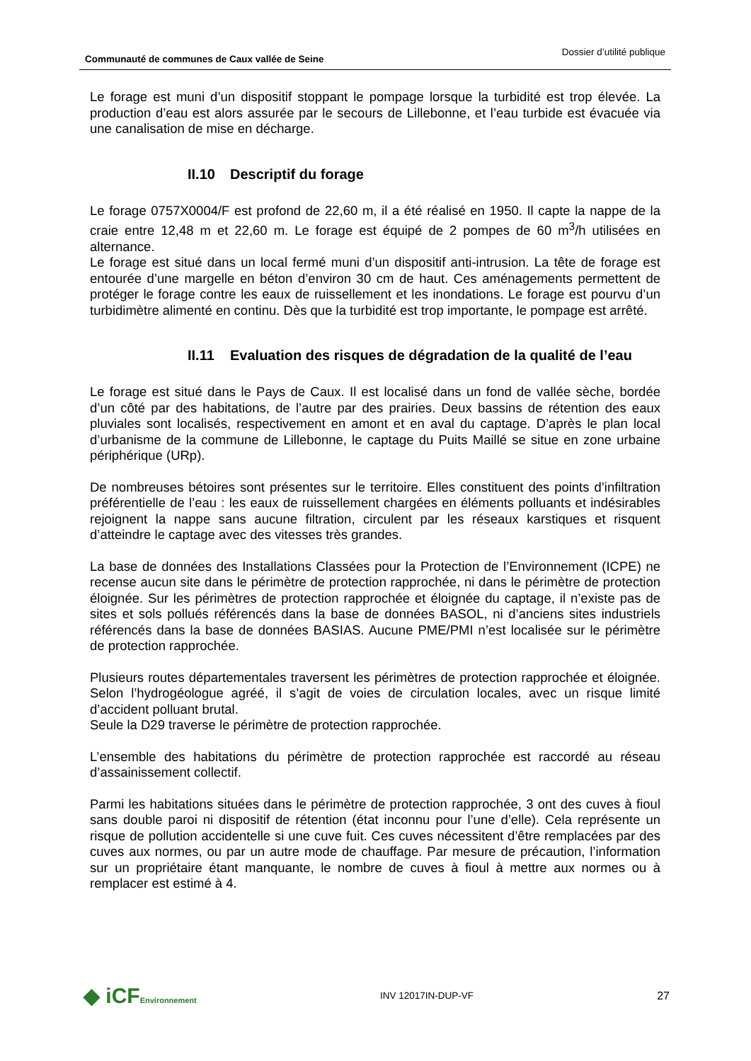Communauté de communes de Caux vallée de Seine Dossier d’utilité publique
Le forage est muni d’un dispositif stoppant le pompage lorsque la turbidité est trop élevée. La production d’eau est alors assurée par le secours de Lillebonne, et l’eau turbide est évacuée via une canalisation de mise en décharge.
II.10 Descriptif du forage
Le forage 0757X0004/F est profond de 22,60 m, il a été réalisé en 1950. Il capte la nappe de la craie entre 12,48 m et 22,60 m. Le forage est équipé de 2 pompes de 60 m<sup>3</sup>/h utilisées en alternance.
Le forage est situé dans un local fermé muni d’un dispositif anti-intrusion. La tête de forage est entourée d’une margelle en béton d’environ 30 cm de haut. Ces aménagements permettent de protéger le forage contre les eaux de ruissellement et les inondations. Le forage est pourvu d’un turbidimètre alimenté en continu. Dès que la turbidité est trop importante, le pompage est arrêté.
II.11 Evaluation des risques de dégradation de la qualité de l’eau
Le forage est situé dans le Pays de Caux. Il est localisé dans un fond de vallée sèche, bordée d’un côté par des habitations, de l’autre par des prairies. Deux bassins de rétention des eaux pluviales sont localisés, respectivement en amont et en aval du captage. D’après le plan local d’urbanisme de la commune de Lillebonne, le captage du Puits Maillé se situe en zone urbaine périphérique (URp).
De nombreuses bétoires sont présentes sur le territoire. Elles constituent des points d’infiltration préférentielle de l’eau : les eaux de ruissellement chargées en éléments polluants et indésirables rejoignent la nappe sans aucune filtration, circulent par les réseaux karstiques et risquent d’atteindre le captage avec des vitesses très grandes.
La base de données des Installations Classées pour la Protection de l’Environnement (ICPE) ne recense aucun site dans le périmètre de protection rapprochée, ni dans le périmètre de protection éloignée. Sur les périmètres de protection rapprochée et éloignée du captage, il n’existe pas de sites et sols pollués référencés dans la base de données BASOL, ni d’anciens sites industriels référencés dans la base de données BASIAS. Aucune PME/PMI n’est localisée sur le périmètre de protection rapprochée.
Plusieurs routes départementales traversent les périmètres de protection rapprochée et éloignée. Selon l’hydrogéologue agréé, il s’agit de voies de circulation locales, avec un risque limité d’accident polluant brutal.
Seule la D29 traverse le périmètre de protection rapprochée.
L’ensemble des habitations du périmètre de protection rapprochée est raccordé au réseau d’assainissement collectif.
Parmi les habitations situées dans le périmètre de protection rapprochée, 3 ont des cuves à fioul sans double paroi ni dispositif de rétention (état inconnu pour l’une d’elle). Cela représente un risque de pollution accidentelle si une cuve fuit. Ces cuves nécessitent d’être remplacées par des cuves aux normes, ou par un autre mode de chauffage. Par mesure de précaution, l’information sur un propriétaire étant manquante, le nombre de cuves à fioul à mettre aux normes ou à remplacer est estimé à 4.
◆ iCFEnvironnement INV 12017IN-DUP-VF 27